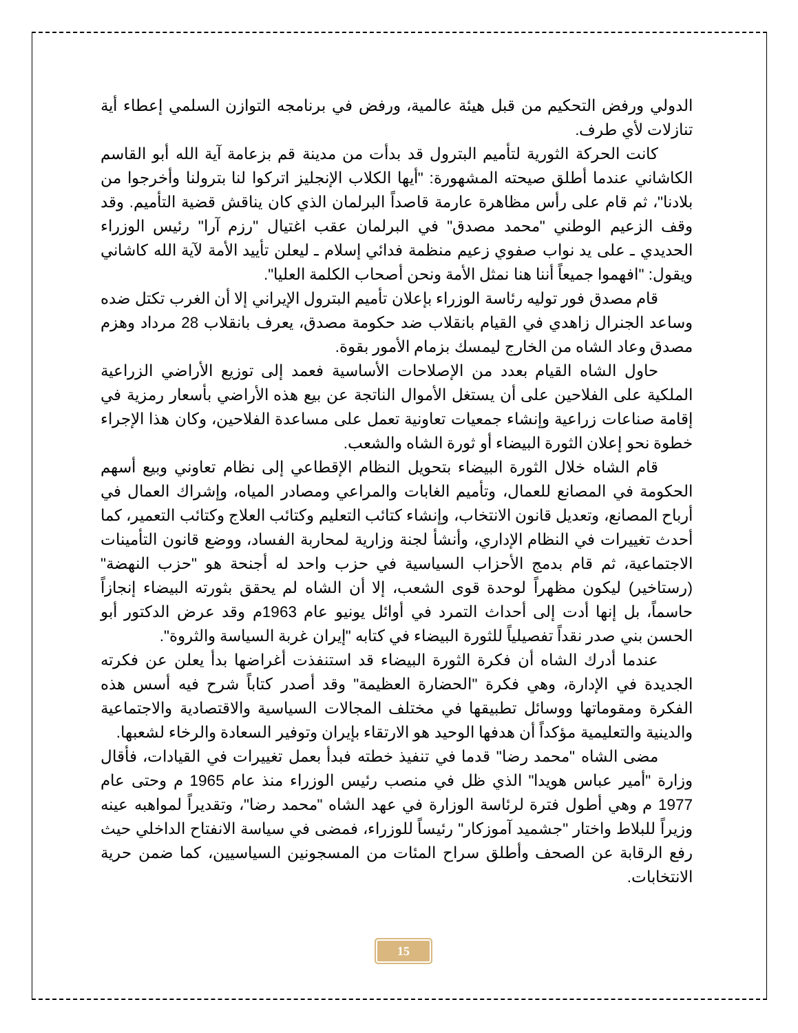الدولي ورفض التحكيم من قبل هيئة عالمية، ورفض في برنامجه التوازن السلمي إعطاء أية تنازلات لأي طرف.
كانت الحركة الثورية لتأميم البترول قد بدأت من مدينة قم بزعامة آية الله أبو القاسم الكاشاني عندما أطلق صيحته المشهورة: "أيها الكلاب الإنجليز اتركوا لنا بترولنا وأخرجوا من بلادنا"، ثم قام على رأس مظاهرة عارمة قاصداً البرلمان الذي كان يناقش قضية التأميم. وقد وقف الزعيم الوطني "محمد مصدق" في البرلمان عقب اغتيال "رزم آرا" رئيس الوزراء الحديدي ـ على يد نواب صفوي زعيم منظمة فدائي إسلام ـ ليعلن تأييد الأمة لآية الله كاشاني ويقول: "افهموا جميعاً أننا هنا نمثل الأمة ونحن أصحاب الكلمة العليا".
قام مصدق فور توليه رئاسة الوزراء بإعلان تأميم البترول الإيراني إلا أن الغرب تكتل ضده وساعد الجنرال زاهدي في القيام بانقلاب ضد حكومة مصدق، يعرف بانقلاب 28 مرداد وهزم مصدق وعاد الشاه من الخارج ليمسك بزمام الأمور بقوة.
حاول الشاه القيام بعدد من الإصلاحات الأساسية فعمد إلى توزيع الأراضي الزراعية الملكية على الفلاحين على أن يستغل الأموال الناتجة عن بيع هذه الأراضي بأسعار رمزية في إقامة صناعات زراعية وإنشاء جمعيات تعاونية تعمل على مساعدة الفلاحين، وكان هذا الإجراء خطوة نحو إعلان الثورة البيضاء أو ثورة الشاه والشعب.
قام الشاه خلال الثورة البيضاء بتحويل النظام الإقطاعي إلى نظام تعاوني وبيع أسهم الحكومة في المصانع للعمال، وتأميم الغابات والمراعي ومصادر المياه، وإشراك العمال في أرباح المصانع، وتعديل قانون الانتخاب، وإنشاء كتائب التعليم وكتائب العلاج وكتائب التعمير، كما أحدث تغييرات في النظام الإداري، وأنشأ لجنة وزارية لمحاربة الفساد، ووضع قانون التأمينات الاجتماعية، ثم قام بدمج الأحزاب السياسية في حزب واحد له أجنحة هو "حزب النهضة" (رستاخير) ليكون مظهراً لوحدة قوى الشعب، إلا أن الشاه لم يحقق بثورته البيضاء إنجازاً حاسماً، بل إنها أدت إلى أحداث التمرد في أوائل يونيو عام 1963م وقد عرض الدكتور أبو الحسن بني صدر نقداً تفصيلياً للثورة البيضاء في كتابه "إيران غربة السياسة والثروة".
عندما أدرك الشاه أن فكرة الثورة البيضاء قد استنفذت أغراضها بدأ يعلن عن فكرته الجديدة في الإدارة، وهي فكرة "الحضارة العظيمة" وقد أصدر كتاباً شرح فيه أسس هذه الفكرة ومقوماتها ووسائل تطبيقها في مختلف المجالات السياسية والاقتصادية والاجتماعية والدينية والتعليمية مؤكداً أن هدفها الوحيد هو الارتقاء بإيران وتوفير السعادة والرخاء لشعبها.
مضى الشاه "محمد رضا" قدما في تنفيذ خطته فبدأ بعمل تغييرات في القيادات، فأقال وزارة "أمير عباس هويدا" الذي ظل في منصب رئيس الوزراء منذ عام 1965 م وحتى عام 1977 م وهي أطول فترة لرئاسة الوزارة في عهد الشاه "محمد رضا"، وتقديراً لمواهبه عينه وزيراً للبلاط واختار "جشميد آموزكار" رئيساً للوزراء، فمضى في سياسة الانفتاح الداخلي حيث رفع الرقابة عن الصحف وأطلق سراح المئات من المسجونين السياسيين، كما ضمن حرية الانتخابات.
15